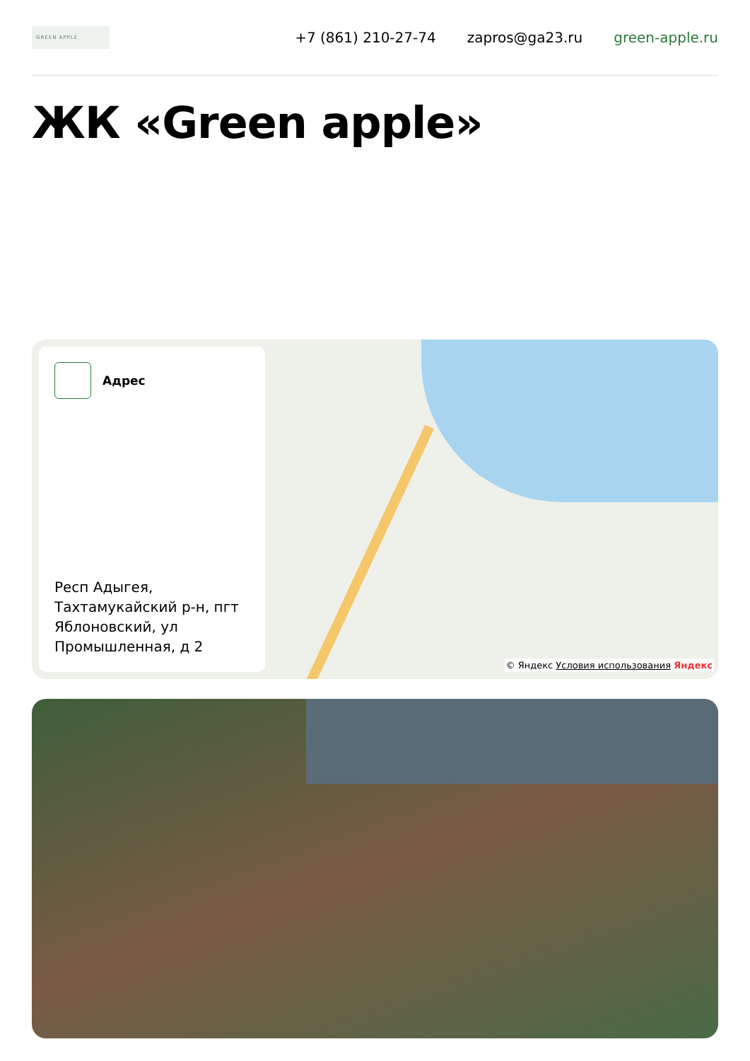GREEN APPLE
+7 (861) 210-27-74 zapros@ga23.ru green-apple.ru
ЖК «Green apple»
Адрес
Респ Адыгея, Тахтамукайский р-н, пгт Яблоновский, ул Промышленная, д 2
© Яндекс Условия использования Яндекс